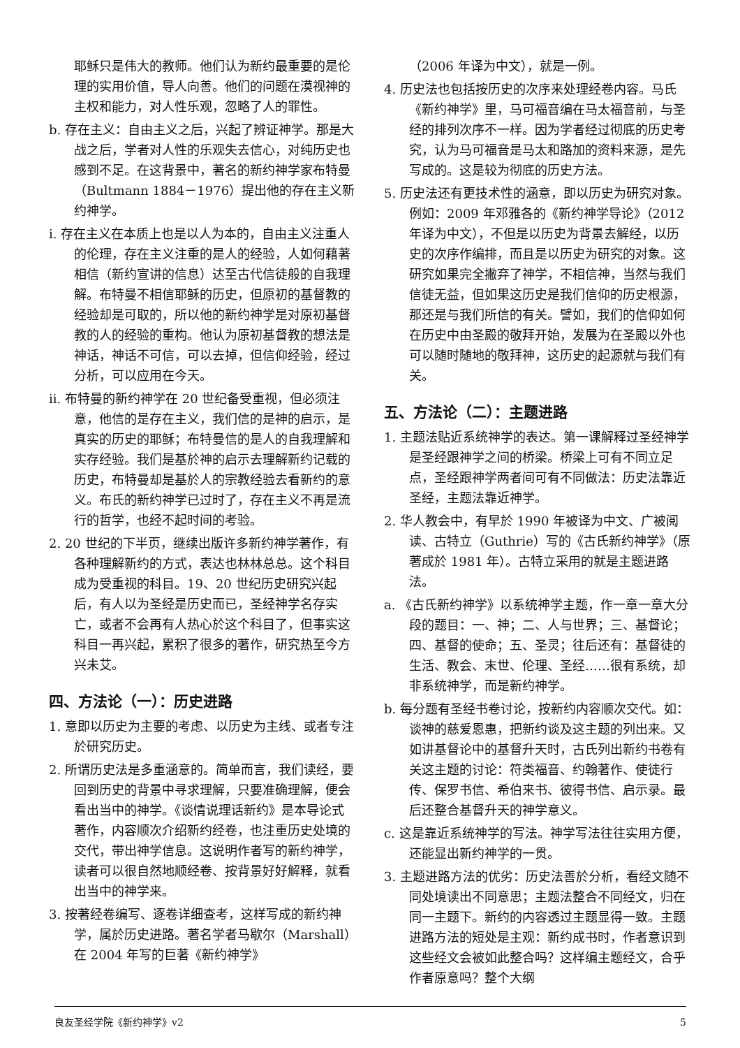耶稣只是伟大的教师。他们认为新约最重要的是伦理的实用价值，导人向善。他们的问题在漠视神的主权和能力，对人性乐观，忽略了人的罪性。
b. 存在主义：自由主义之后，兴起了辨证神学。那是大战之后，学者对人性的乐观失去信心，对纯历史也感到不足。在这背景中，著名的新约神学家布特曼（Bultmann 1884－1976）提出他的存在主义新约神学。
i. 存在主义在本质上也是以人为本的，自由主义注重人的伦理，存在主义注重的是人的经验，人如何藉著相信（新约宣讲的信息）达至古代信徒般的自我理解。布特曼不相信耶稣的历史，但原初的基督教的经验却是可取的，所以他的新约神学是对原初基督教的人的经验的重构。他认为原初基督教的想法是神话，神话不可信，可以去掉，但信仰经验，经过分析，可以应用在今天。
ii. 布特曼的新约神学在 20 世纪备受重视，但必须注意，他信的是存在主义，我们信的是神的启示，是真实的历史的耶稣；布特曼信的是人的自我理解和实存经验。我们是基於神的启示去理解新约记载的历史，布特曼却是基於人的宗教经验去看新约的意义。布氏的新约神学已过时了，存在主义不再是流行的哲学，也经不起时间的考验。
2. 20 世纪的下半页，继续出版许多新约神学著作，有各种理解新约的方式，表达也林林总总。这个科目成为受重视的科目。19、20 世纪历史研究兴起后，有人以为圣经是历史而已，圣经神学名存实亡，或者不会再有人热心於这个科目了，但事实这科目一再兴起，累积了很多的著作，研究热至今方兴未艾。
四、方法论（一）：历史进路
1. 意即以历史为主要的考虑、以历史为主线、或者专注於研究历史。
2. 所谓历史法是多重涵意的。简单而言，我们读经，要回到历史的背景中寻求理解，只要准确理解，便会看出当中的神学。《谈情说理话新约》是本导论式著作，内容顺次介绍新约经卷，也注重历史处境的交代，带出神学信息。这说明作者写的新约神学，读者可以很自然地顺经卷、按背景好好解释，就看出当中的神学来。
3. 按著经卷编写、逐卷详细查考，这样写成的新约神学，属於历史进路。著名学者马歇尔（Marshall）在 2004 年写的巨著《新约神学》
（2006 年译为中文），就是一例。
4. 历史法也包括按历史的次序来处理经卷内容。马氏《新约神学》里，马可福音编在马太福音前，与圣经的排列次序不一样。因为学者经过彻底的历史考究，认为马可福音是马太和路加的资料来源，是先写成的。这是较为彻底的历史方法。
5. 历史法还有更技术性的涵意，即以历史为研究对象。例如：2009 年邓雅各的《新约神学导论》（2012 年译为中文），不但是以历史为背景去解经，以历史的次序作编排，而且是以历史为研究的对象。这研究如果完全撇弃了神学，不相信神，当然与我们信徒无益，但如果这历史是我们信仰的历史根源，那还是与我们所信的有关。譬如，我们的信仰如何在历史中由圣殿的敬拜开始，发展为在圣殿以外也可以随时随地的敬拜神，这历史的起源就与我们有关。
五、方法论（二）：主题进路
1. 主题法贴近系统神学的表达。第一课解释过圣经神学是圣经跟神学之间的桥梁。桥梁上可有不同立足点，圣经跟神学两者间可有不同做法：历史法靠近圣经，主题法靠近神学。
2. 华人教会中，有早於 1990 年被译为中文、广被阅读、古特立（Guthrie）写的《古氏新约神学》（原著成於 1981 年）。古特立采用的就是主题进路法。
a. 《古氏新约神学》以系统神学主题，作一章一章大分段的题目：一、神；二、人与世界；三、基督论；四、基督的使命；五、圣灵；往后还有：基督徒的生活、教会、末世、伦理、圣经……很有系统，却非系统神学，而是新约神学。
b. 每分题有圣经书卷讨论，按新约内容顺次交代。如：谈神的慈爱恩惠，把新约谈及这主题的列出来。又如讲基督论中的基督升天时，古氏列出新约书卷有关这主题的讨论：符类福音、约翰著作、使徒行传、保罗书信、希伯来书、彼得书信、启示录。最后还整合基督升天的神学意义。
c. 这是靠近系统神学的写法。神学写法往往实用方便，还能显出新约神学的一贯。
3. 主题进路方法的优劣：历史法善於分析，看经文随不同处境读出不同意思；主题法整合不同经文，归在同一主题下。新约的内容透过主题显得一致。主题进路方法的短处是主观：新约成书时，作者意识到这些经文会被如此整合吗？这样编主题经文，合乎作者原意吗？整个大纲
良友圣经学院《新约神学》v2 5